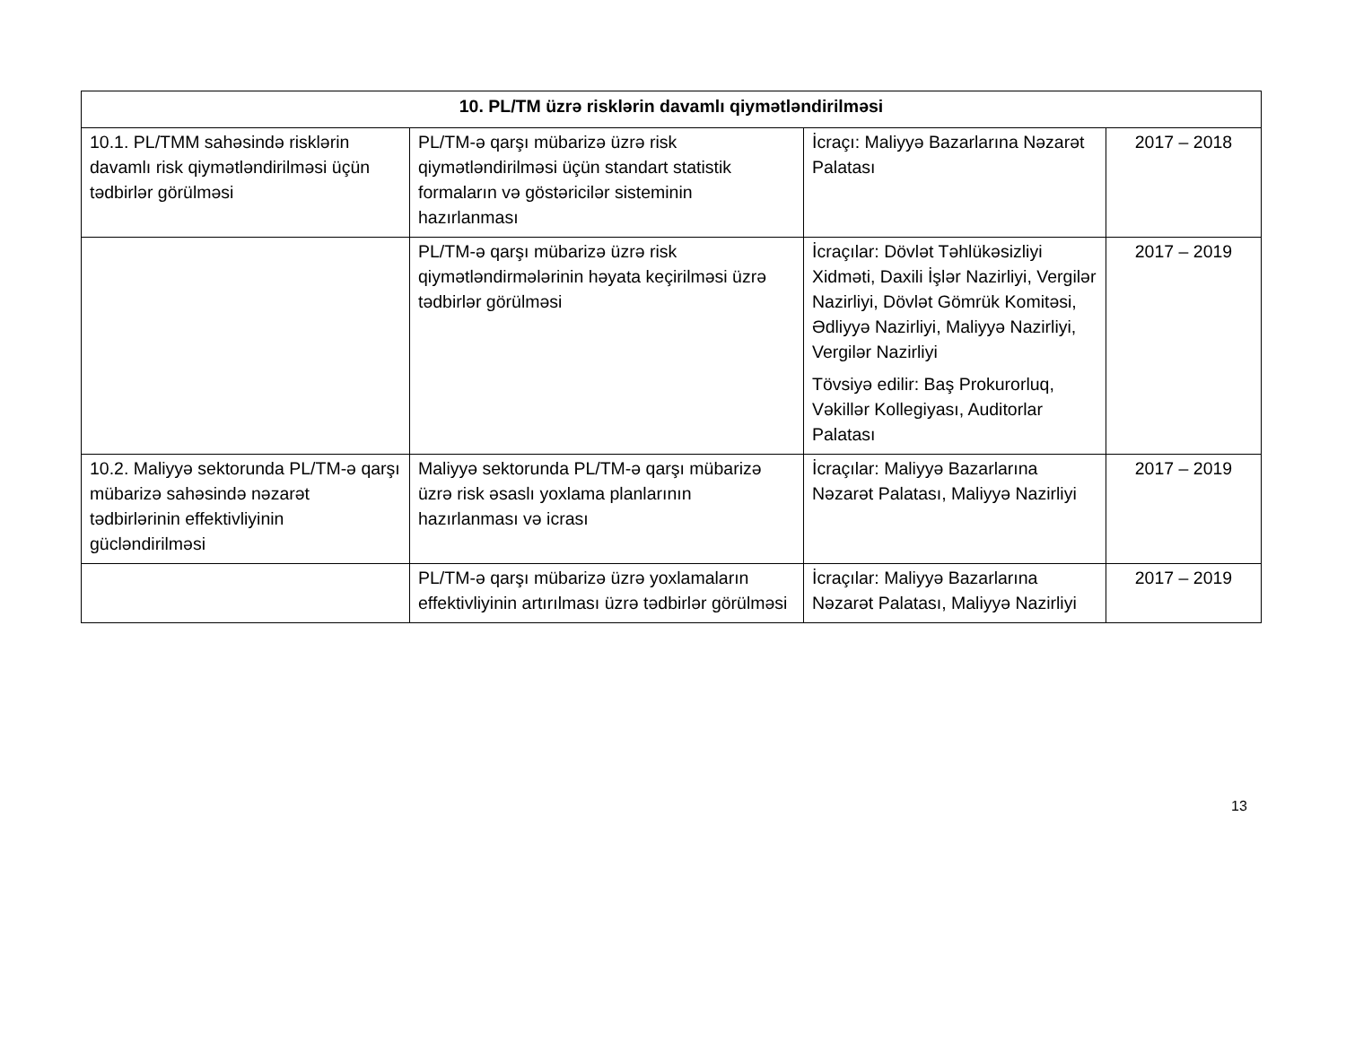| 10. PL/TM üzrə risklərin davamlı qiymətləndirilməsi | | | |
| --- | --- | --- | --- |
| 10.1. PL/TMM sahəsində risklərin davamlı risk qiymətləndirilməsi üçün tədbirlər görülməsi | PL/TM-ə qarşı mübarizə üzrə risk qiymətləndirilməsi üçün standart statistik formaların və göstəricilər sisteminin hazırlanması | İcraçı: Maliyyə Bazarlarına Nəzarət Palatası | 2017 – 2018 |
| | PL/TM-ə qarşı mübarizə üzrə risk qiymətləndirmələrinin həyata keçirilməsi üzrə tədbirlər görülməsi | İcraçılar: Dövlət Təhlükəsizliyi Xidməti, Daxili İşlər Nazirliyi, Vergilər Nazirliyi, Dövlət Gömrük Komitəsi, Ədliyyə Nazirliyi, Maliyyə Nazirliyi, Vergilər Nazirliyi Tövsiyə edilir: Baş Prokurorluq, Vəkillər Kollegiyası, Auditorlar Palatası | 2017 – 2019 |
| 10.2. Maliyyə sektorunda PL/TM-ə qarşı mübarizə sahəsində nəzarət tədbirlərinin effektivliyinin gücləndirilməsi | Maliyyə sektorunda PL/TM-ə qarşı mübarizə üzrə risk əsaslı yoxlama planlarının hazırlanması və icrası | İcraçılar: Maliyyə Bazarlarına Nəzarət Palatası, Maliyyə Nazirliyi | 2017 – 2019 |
| | PL/TM-ə qarşı mübarizə üzrə yoxlamaların effektivliyinin artırılması üzrə tədbirlər görülməsi | İcraçılar: Maliyyə Bazarlarına Nəzarət Palatası, Maliyyə Nazirliyi | 2017 – 2019 |
13